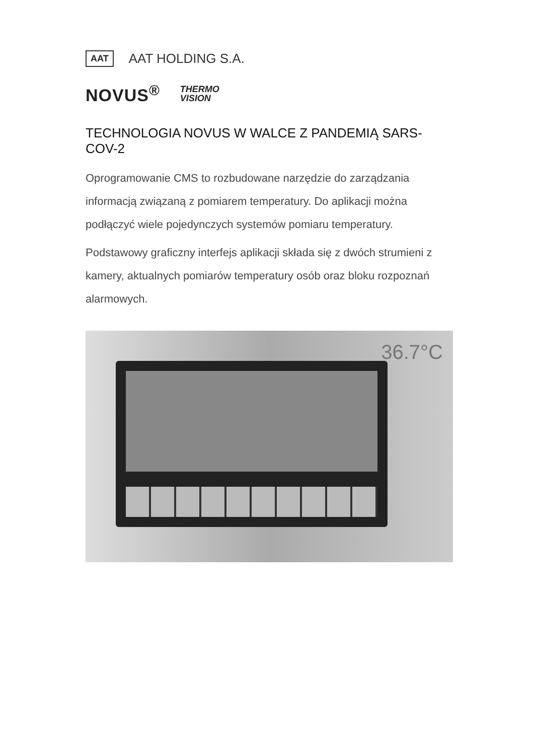AAT AAT HOLDING S.A.
NOVUS<sup>®</sup> THERMO
VISION
TECHNOLOGIA NOVUS W WALCE Z PANDEMIĄ SARS-COV-2
Oprogramowanie CMS to rozbudowane narzędzie do zarządzania informacją związaną z pomiarem temperatury. Do aplikacji można podłączyć wiele pojedynczych systemów pomiaru temperatury.
Podstawowy graficzny interfejs aplikacji składa się z dwóch strumieni z kamery, aktualnych pomiarów temperatury osób oraz bloku rozpoznań alarmowych.
36.7°C